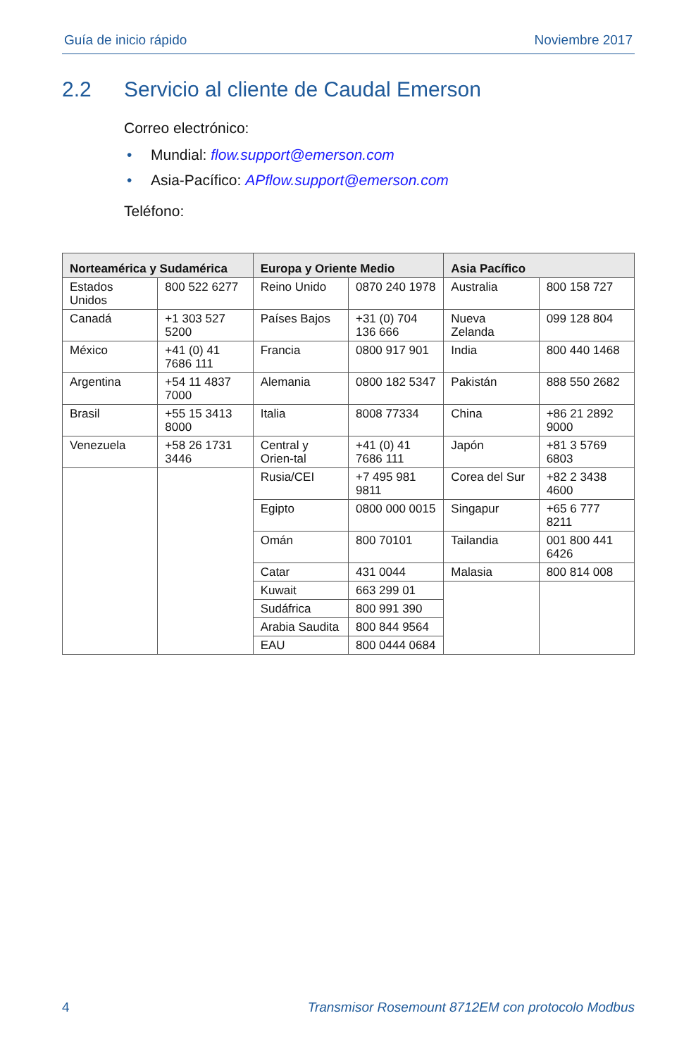Guía de inicio rápido Noviembre 2017
2.2 Servicio al cliente de Caudal Emerson
Correo electrónico:
• Mundial: flow.support@emerson.com
• Asia-Pacífico: APflow.support@emerson.com
Teléfono:
| Norteamérica y Sudamérica | | Europa y Oriente Medio | | Asia Pacífico | |
| --- | --- | --- | --- | --- | --- |
| Estados Unidos | 800 522 6277 | Reino Unido | 0870 240 1978 | Australia | 800 158 727 |
| Canadá | +1 303 527 5200 | Países Bajos | +31 (0) 704 136 666 | Nueva Zelanda | 099 128 804 |
| México | +41 (0) 41 7686 111 | Francia | 0800 917 901 | India | 800 440 1468 |
| Argentina | +54 11 4837 7000 | Alemania | 0800 182 5347 | Pakistán | 888 550 2682 |
| Brasil | +55 15 3413 8000 | Italia | 8008 77334 | China | +86 21 2892 9000 |
| Venezuela | +58 26 1731 3446 | Central y Orien-tal | +41 (0) 41 7686 111 | Japón | +81 3 5769 6803 |
| | | Rusia/CEI | +7 495 981 9811 | Corea del Sur | +82 2 3438 4600 |
| | | Egipto | 0800 000 0015 | Singapur | +65 6 777 8211 |
| | | Omán | 800 70101 | Tailandia | 001 800 441 6426 |
| | | Catar | 431 0044 | Malasia | 800 814 008 |
| | | Kuwait | 663 299 01 | | |
| | | Sudáfrica | 800 991 390 | | |
| | | Arabia Saudita | 800 844 9564 | | |
| | | EAU | 800 0444 0684 | | |
4 Transmisor Rosemount 8712EM con protocolo Modbus